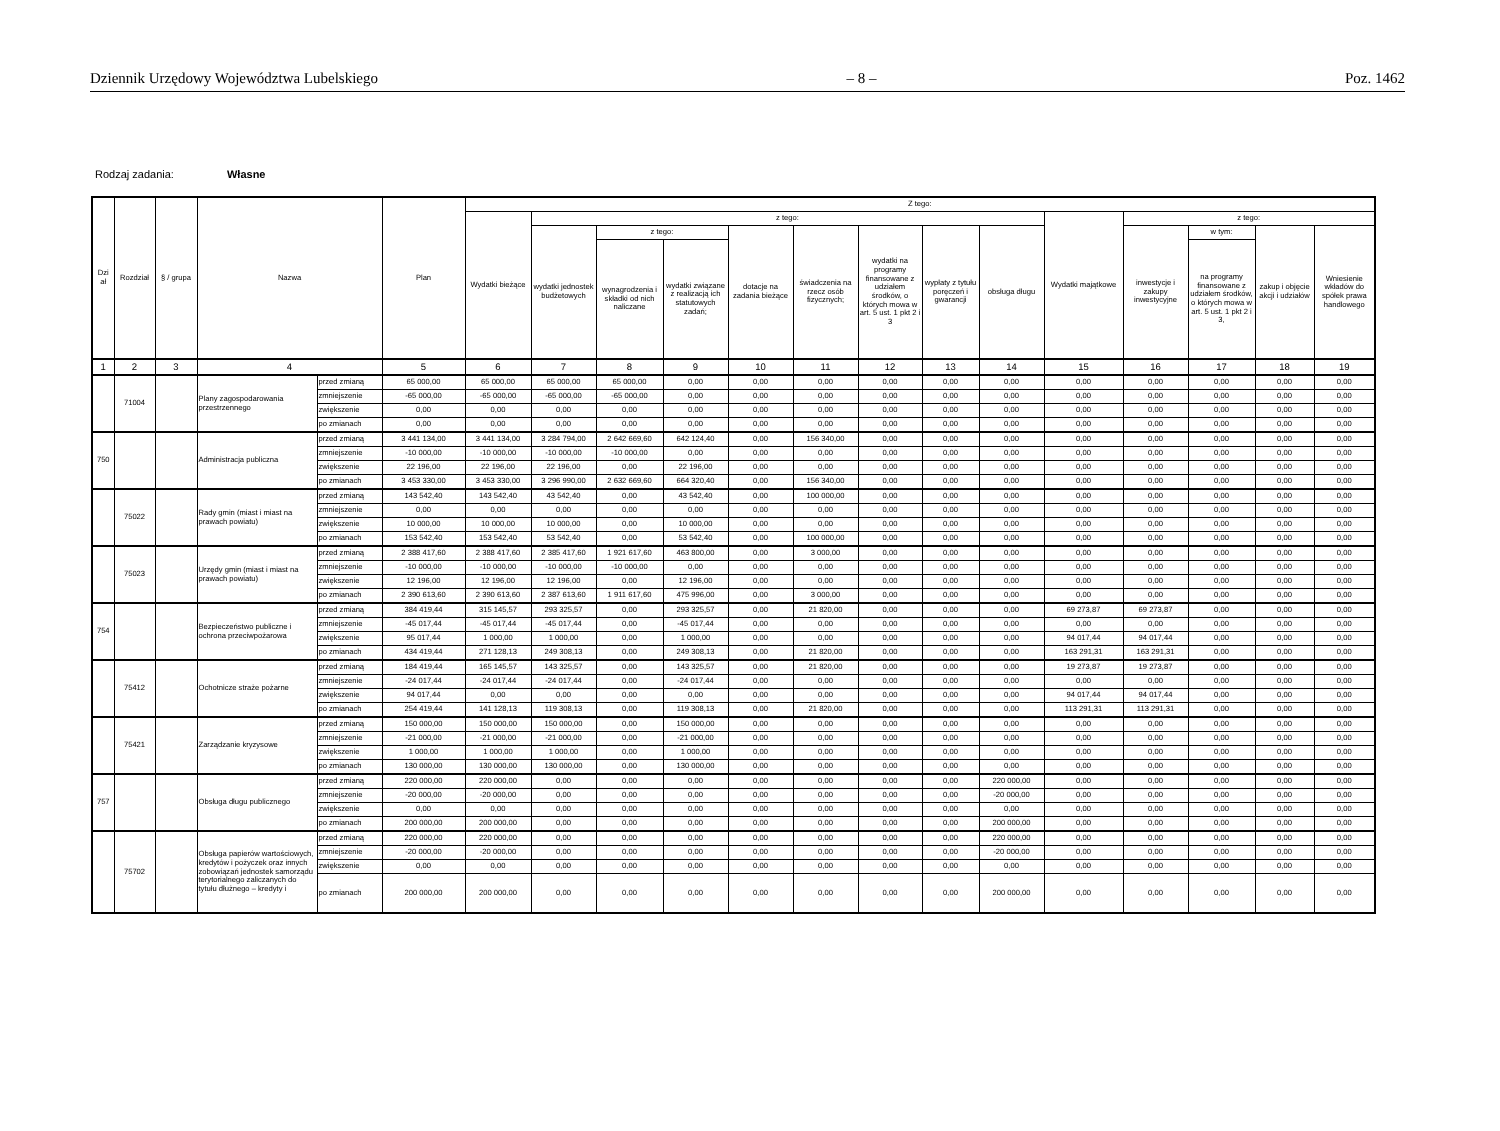Dziennik Urzędowy Województwa Lubelskiego – 8 – Poz. 1462
Rodzaj zadania: Własne
| Dzi ał | Rozdział | § / grupa | Nazwa | | Plan | Z tego: | | | | | | | | | | | | | |
| --- | --- | --- | --- | --- | --- | --- | --- | --- | --- | --- | --- | --- | --- | --- | --- | --- | --- | --- | --- |
| | | | | | | Wydatki bieżące | z tego: | | | | | | | | Wydatki majątkowe | z tego: | | | |
| | | | | | | | wydatki jednostek budżetowych | z tego: | | dotacje na zadania bieżące | świadczenia na rzecz osób fizycznych; | wydatki na programy finansowane z udziałem środków, o których mowa w art. 5 ust. 1 pkt 2 i 3 | wypłaty z tytułu poręczeń i gwarancji | obsługa długu | | inwestycje i zakupy inwestycyjne | w tym: | zakup i objęcie akcji i udziałów | Wniesienie wkładów do spółek prawa handlowego |
| | | | | | | | | wynagrodzenia i składki od nich naliczane | wydatki związane z realizacją ich statutowych zadań; | | | | | | | | na programy finansowane z udziałem środków, o których mowa w art. 5 ust. 1 pkt 2 i 3, | | |
| 1 | 2 | 3 | 4 | | 5 | 6 | 7 | 8 | 9 | 10 | 11 | 12 | 13 | 14 | 15 | 16 | 17 | 18 | 19 |
| | 71004 | | Plany zagospodarowania przestrzennego | przed zmianą | 65 000,00 | 65 000,00 | 65 000,00 | 65 000,00 | 0,00 | 0,00 | 0,00 | 0,00 | 0,00 | 0,00 | 0,00 | 0,00 | 0,00 | 0,00 | 0,00 |
| | | | | zmniejszenie | -65 000,00 | -65 000,00 | -65 000,00 | -65 000,00 | 0,00 | 0,00 | 0,00 | 0,00 | 0,00 | 0,00 | 0,00 | 0,00 | 0,00 | 0,00 | 0,00 |
| | | | | zwiększenie | 0,00 | 0,00 | 0,00 | 0,00 | 0,00 | 0,00 | 0,00 | 0,00 | 0,00 | 0,00 | 0,00 | 0,00 | 0,00 | 0,00 | 0,00 |
| | | | | po zmianach | 0,00 | 0,00 | 0,00 | 0,00 | 0,00 | 0,00 | 0,00 | 0,00 | 0,00 | 0,00 | 0,00 | 0,00 | 0,00 | 0,00 | 0,00 |
| 750 | | | Administracja publiczna | przed zmianą | 3 441 134,00 | 3 441 134,00 | 3 284 794,00 | 2 642 669,60 | 642 124,40 | 0,00 | 156 340,00 | 0,00 | 0,00 | 0,00 | 0,00 | 0,00 | 0,00 | 0,00 | 0,00 |
| | | | | zmniejszenie | -10 000,00 | -10 000,00 | -10 000,00 | -10 000,00 | 0,00 | 0,00 | 0,00 | 0,00 | 0,00 | 0,00 | 0,00 | 0,00 | 0,00 | 0,00 | 0,00 |
| | | | | zwiększenie | 22 196,00 | 22 196,00 | 22 196,00 | 0,00 | 22 196,00 | 0,00 | 0,00 | 0,00 | 0,00 | 0,00 | 0,00 | 0,00 | 0,00 | 0,00 | 0,00 |
| | | | | po zmianach | 3 453 330,00 | 3 453 330,00 | 3 296 990,00 | 2 632 669,60 | 664 320,40 | 0,00 | 156 340,00 | 0,00 | 0,00 | 0,00 | 0,00 | 0,00 | 0,00 | 0,00 | 0,00 |
| | 75022 | | Rady gmin (miast i miast na prawach powiatu) | przed zmianą | 143 542,40 | 143 542,40 | 43 542,40 | 0,00 | 43 542,40 | 0,00 | 100 000,00 | 0,00 | 0,00 | 0,00 | 0,00 | 0,00 | 0,00 | 0,00 | 0,00 |
| | | | | zmniejszenie | 0,00 | 0,00 | 0,00 | 0,00 | 0,00 | 0,00 | 0,00 | 0,00 | 0,00 | 0,00 | 0,00 | 0,00 | 0,00 | 0,00 | 0,00 |
| | | | | zwiększenie | 10 000,00 | 10 000,00 | 10 000,00 | 0,00 | 10 000,00 | 0,00 | 0,00 | 0,00 | 0,00 | 0,00 | 0,00 | 0,00 | 0,00 | 0,00 | 0,00 |
| | | | | po zmianach | 153 542,40 | 153 542,40 | 53 542,40 | 0,00 | 53 542,40 | 0,00 | 100 000,00 | 0,00 | 0,00 | 0,00 | 0,00 | 0,00 | 0,00 | 0,00 | 0,00 |
| | 75023 | | Urzędy gmin (miast i miast na prawach powiatu) | przed zmianą | 2 388 417,60 | 2 388 417,60 | 2 385 417,60 | 1 921 617,60 | 463 800,00 | 0,00 | 3 000,00 | 0,00 | 0,00 | 0,00 | 0,00 | 0,00 | 0,00 | 0,00 | 0,00 |
| | | | | zmniejszenie | -10 000,00 | -10 000,00 | -10 000,00 | -10 000,00 | 0,00 | 0,00 | 0,00 | 0,00 | 0,00 | 0,00 | 0,00 | 0,00 | 0,00 | 0,00 | 0,00 |
| | | | | zwiększenie | 12 196,00 | 12 196,00 | 12 196,00 | 0,00 | 12 196,00 | 0,00 | 0,00 | 0,00 | 0,00 | 0,00 | 0,00 | 0,00 | 0,00 | 0,00 | 0,00 |
| | | | | po zmianach | 2 390 613,60 | 2 390 613,60 | 2 387 613,60 | 1 911 617,60 | 475 996,00 | 0,00 | 3 000,00 | 0,00 | 0,00 | 0,00 | 0,00 | 0,00 | 0,00 | 0,00 | 0,00 |
| 754 | | | Bezpieczeństwo publiczne i ochrona przeciwpożarowa | przed zmianą | 384 419,44 | 315 145,57 | 293 325,57 | 0,00 | 293 325,57 | 0,00 | 21 820,00 | 0,00 | 0,00 | 0,00 | 69 273,87 | 69 273,87 | 0,00 | 0,00 | 0,00 |
| | | | | zmniejszenie | -45 017,44 | -45 017,44 | -45 017,44 | 0,00 | -45 017,44 | 0,00 | 0,00 | 0,00 | 0,00 | 0,00 | 0,00 | 0,00 | 0,00 | 0,00 | 0,00 |
| | | | | zwiększenie | 95 017,44 | 1 000,00 | 1 000,00 | 0,00 | 1 000,00 | 0,00 | 0,00 | 0,00 | 0,00 | 0,00 | 94 017,44 | 94 017,44 | 0,00 | 0,00 | 0,00 |
| | | | | po zmianach | 434 419,44 | 271 128,13 | 249 308,13 | 0,00 | 249 308,13 | 0,00 | 21 820,00 | 0,00 | 0,00 | 0,00 | 163 291,31 | 163 291,31 | 0,00 | 0,00 | 0,00 |
| | 75412 | | Ochotnicze straże pożarne | przed zmianą | 184 419,44 | 165 145,57 | 143 325,57 | 0,00 | 143 325,57 | 0,00 | 21 820,00 | 0,00 | 0,00 | 0,00 | 19 273,87 | 19 273,87 | 0,00 | 0,00 | 0,00 |
| | | | | zmniejszenie | -24 017,44 | -24 017,44 | -24 017,44 | 0,00 | -24 017,44 | 0,00 | 0,00 | 0,00 | 0,00 | 0,00 | 0,00 | 0,00 | 0,00 | 0,00 | 0,00 |
| | | | | zwiększenie | 94 017,44 | 0,00 | 0,00 | 0,00 | 0,00 | 0,00 | 0,00 | 0,00 | 0,00 | 0,00 | 94 017,44 | 94 017,44 | 0,00 | 0,00 | 0,00 |
| | | | | po zmianach | 254 419,44 | 141 128,13 | 119 308,13 | 0,00 | 119 308,13 | 0,00 | 21 820,00 | 0,00 | 0,00 | 0,00 | 113 291,31 | 113 291,31 | 0,00 | 0,00 | 0,00 |
| | 75421 | | Zarządzanie kryzysowe | przed zmianą | 150 000,00 | 150 000,00 | 150 000,00 | 0,00 | 150 000,00 | 0,00 | 0,00 | 0,00 | 0,00 | 0,00 | 0,00 | 0,00 | 0,00 | 0,00 | 0,00 |
| | | | | zmniejszenie | -21 000,00 | -21 000,00 | -21 000,00 | 0,00 | -21 000,00 | 0,00 | 0,00 | 0,00 | 0,00 | 0,00 | 0,00 | 0,00 | 0,00 | 0,00 | 0,00 |
| | | | | zwiększenie | 1 000,00 | 1 000,00 | 1 000,00 | 0,00 | 1 000,00 | 0,00 | 0,00 | 0,00 | 0,00 | 0,00 | 0,00 | 0,00 | 0,00 | 0,00 | 0,00 |
| | | | | po zmianach | 130 000,00 | 130 000,00 | 130 000,00 | 0,00 | 130 000,00 | 0,00 | 0,00 | 0,00 | 0,00 | 0,00 | 0,00 | 0,00 | 0,00 | 0,00 | 0,00 |
| 757 | | | Obsługa długu publicznego | przed zmianą | 220 000,00 | 220 000,00 | 0,00 | 0,00 | 0,00 | 0,00 | 0,00 | 0,00 | 0,00 | 220 000,00 | 0,00 | 0,00 | 0,00 | 0,00 | 0,00 |
| | | | | zmniejszenie | -20 000,00 | -20 000,00 | 0,00 | 0,00 | 0,00 | 0,00 | 0,00 | 0,00 | 0,00 | -20 000,00 | 0,00 | 0,00 | 0,00 | 0,00 | 0,00 |
| | | | | zwiększenie | 0,00 | 0,00 | 0,00 | 0,00 | 0,00 | 0,00 | 0,00 | 0,00 | 0,00 | 0,00 | 0,00 | 0,00 | 0,00 | 0,00 | 0,00 |
| | | | | po zmianach | 200 000,00 | 200 000,00 | 0,00 | 0,00 | 0,00 | 0,00 | 0,00 | 0,00 | 0,00 | 200 000,00 | 0,00 | 0,00 | 0,00 | 0,00 | 0,00 |
| | 75702 | | Obsługa papierów wartościowych, kredytów i pożyczek oraz innych zobowiązań jednostek samorządu terytorialnego zaliczanych do tytułu dłużnego – kredyty i | przed zmianą | 220 000,00 | 220 000,00 | 0,00 | 0,00 | 0,00 | 0,00 | 0,00 | 0,00 | 0,00 | 220 000,00 | 0,00 | 0,00 | 0,00 | 0,00 | 0,00 |
| | | | | zmniejszenie | -20 000,00 | -20 000,00 | 0,00 | 0,00 | 0,00 | 0,00 | 0,00 | 0,00 | 0,00 | -20 000,00 | 0,00 | 0,00 | 0,00 | 0,00 | 0,00 |
| | | | | zwiększenie | 0,00 | 0,00 | 0,00 | 0,00 | 0,00 | 0,00 | 0,00 | 0,00 | 0,00 | 0,00 | 0,00 | 0,00 | 0,00 | 0,00 | 0,00 |
| | | | | po zmianach | 200 000,00 | 200 000,00 | 0,00 | 0,00 | 0,00 | 0,00 | 0,00 | 0,00 | 0,00 | 200 000,00 | 0,00 | 0,00 | 0,00 | 0,00 | 0,00 |